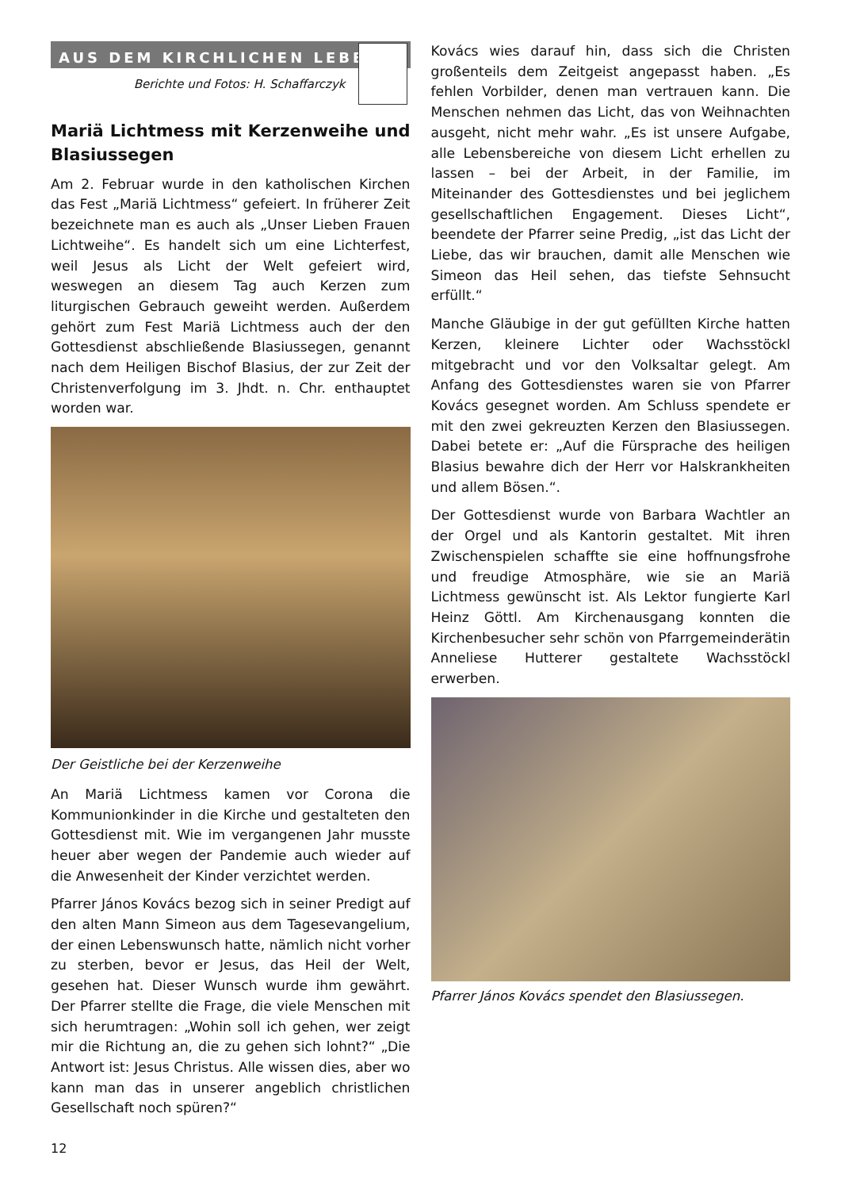AUS DEM KIRCHLICHEN LEBEN
Berichte und Fotos: H. Schaffarczyk
Mariä Lichtmess mit Kerzenweihe und Blasiussegen
Am 2. Februar wurde in den katholischen Kirchen das Fest „Mariä Lichtmess“ gefeiert. In früherer Zeit bezeichnete man es auch als „Unser Lieben Frauen Lichtweihe“. Es handelt sich um eine Lichterfest, weil Jesus als Licht der Welt gefeiert wird, weswegen an diesem Tag auch Kerzen zum liturgischen Gebrauch geweiht werden. Außerdem gehört zum Fest Mariä Lichtmess auch der den Gottesdienst abschließende Blasiussegen, genannt nach dem Heiligen Bischof Blasius, der zur Zeit der Christenverfolgung im 3. Jhdt. n. Chr. enthauptet worden war.
Der Geistliche bei der Kerzenweihe
An Mariä Lichtmess kamen vor Corona die Kommunionkinder in die Kirche und gestalteten den Gottesdienst mit. Wie im vergangenen Jahr musste heuer aber wegen der Pandemie auch wieder auf die Anwesenheit der Kinder verzichtet werden.
Pfarrer János Kovács bezog sich in seiner Predigt auf den alten Mann Simeon aus dem Tagesevangelium, der einen Lebenswunsch hatte, nämlich nicht vorher zu sterben, bevor er Jesus, das Heil der Welt, gesehen hat. Dieser Wunsch wurde ihm gewährt. Der Pfarrer stellte die Frage, die viele Menschen mit sich herumtragen: „Wohin soll ich gehen, wer zeigt mir die Richtung an, die zu gehen sich lohnt?“ „Die Antwort ist: Jesus Christus. Alle wissen dies, aber wo kann man das in unserer angeblich christlichen Gesellschaft noch spüren?“
Kovács wies darauf hin, dass sich die Christen großenteils dem Zeitgeist angepasst haben. „Es fehlen Vorbilder, denen man vertrauen kann. Die Menschen nehmen das Licht, das von Weihnachten ausgeht, nicht mehr wahr. „Es ist unsere Aufgabe, alle Lebensbereiche von diesem Licht erhellen zu lassen – bei der Arbeit, in der Familie, im Miteinander des Gottesdienstes und bei jeglichem gesellschaftlichen Engagement. Dieses Licht“, beendete der Pfarrer seine Predig, „ist das Licht der Liebe, das wir brauchen, damit alle Menschen wie Simeon das Heil sehen, das tiefste Sehnsucht erfüllt.“
Manche Gläubige in der gut gefüllten Kirche hatten Kerzen, kleinere Lichter oder Wachsstöckl mitgebracht und vor den Volksaltar gelegt. Am Anfang des Gottesdienstes waren sie von Pfarrer Kovács gesegnet worden. Am Schluss spendete er mit den zwei gekreuzten Kerzen den Blasiussegen. Dabei betete er: „Auf die Fürsprache des heiligen Blasius bewahre dich der Herr vor Halskrankheiten und allem Bösen.“.
Der Gottesdienst wurde von Barbara Wachtler an der Orgel und als Kantorin gestaltet. Mit ihren Zwischenspielen schaffte sie eine hoffnungsfrohe und freudige Atmosphäre, wie sie an Mariä Lichtmess gewünscht ist. Als Lektor fungierte Karl Heinz Göttl. Am Kirchenausgang konnten die Kirchenbesucher sehr schön von Pfarrgemeinderätin Anneliese Hutterer gestaltete Wachsstöckl erwerben.
Pfarrer János Kovács spendet den Blasiussegen.
12